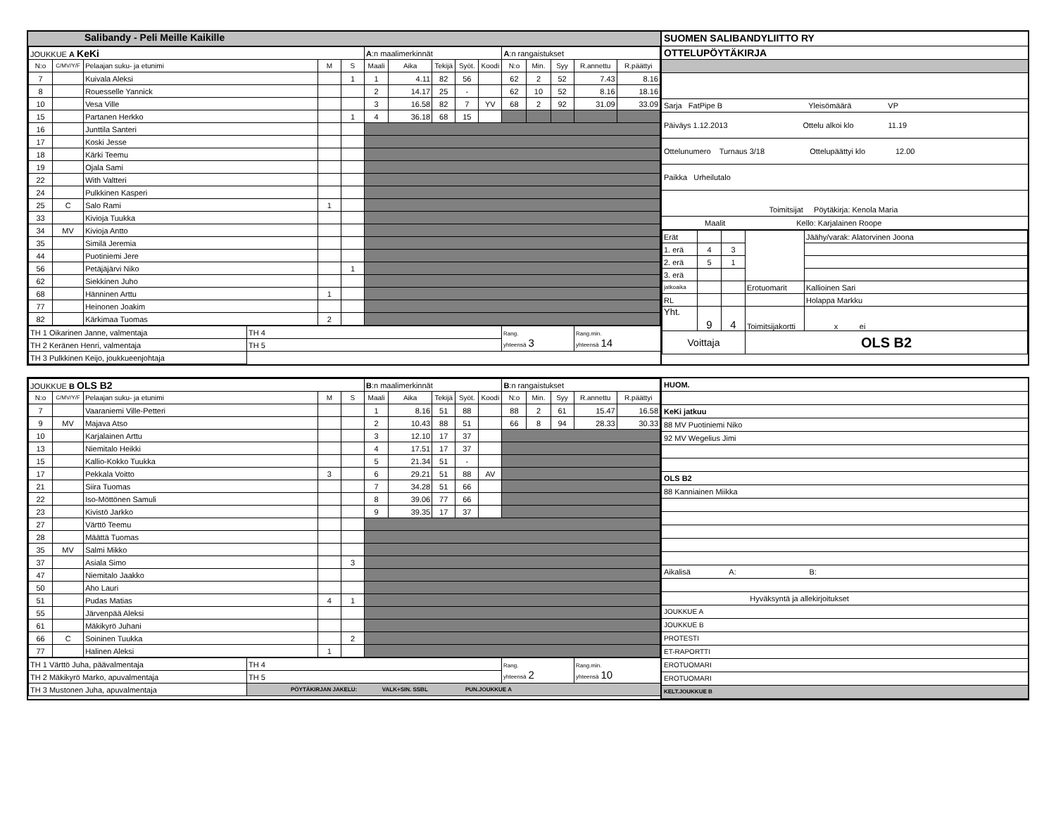Salibandy - Peli Meille Kaikille
| JOUKKUE A KeKi | | | | | A :n maalimerkinnät | | | | | A :n rangaistukset | | | | |
| N:o | C/MV/Y/F | Pelaajan suku- ja etunimi | M | S | Maali | Aika | Tekijä | Syöt. | Koodi | N:o | Min. | Syy | R.annettu | R.päättyi |
| 7 | | Kuivala Aleksi | | 1 | 1 | 4.11 | 82 | 56 | | 62 | 2 | 52 | 7.43 | 8.16 |
| 8 | | Rouesselle Yannick | | | 2 | 14.17 | 25 | - | | 62 | 10 | 52 | 8.16 | 18.16 |
| 10 | | Vesa Ville | | | 3 | 16.58 | 82 | 7 | YV | 68 | 2 | 92 | 31.09 | 33.09 |
| 15 | | Partanen Herkko | | 1 | 4 | 36.18 | 68 | 15 | | | | | | |
| 16 | | Junttila Santeri | | | | | | | | | | | | |
| 17 | | Koski Jesse | | | | | | | | | | | | |
| 18 | | Kärki Teemu | | | | | | | | | | | | |
| 19 | | Ojala Sami | | | | | | | | | | | | |
| 22 | | With Valtteri | | | | | | | | | | | | |
| 24 | | Pulkkinen Kasperi | | | | | | | | | | | | |
| 25 | C | Salo Rami | 1 | | | | | | | | | | | |
| 33 | | Kivioja Tuukka | | | | | | | | | | | | |
| 34 | MV | Kivioja Antto | | | | | | | | | | | | |
| 35 | | Similä Jeremia | | | | | | | | | | | | |
| 44 | | Puotiniemi Jere | | | | | | | | | | | | |
| 56 | | Petäjäjärvi Niko | | 1 | | | | | | | | | | |
| 62 | | Siekkinen Juho | | | | | | | | | | | | |
| 68 | | Hänninen Arttu | 1 | | | | | | | | | | | |
| 77 | | Heinonen Joakim | | | | | | | | | | | | |
| 82 | | Kärkimaa Tuomas | 2 | | | | | | | | | | | |
| TH 1 Oikarinen Janne, valmentaja | TH 4 | Rang. yhteensä 3 | Rang.min. yhteensä 14 |
| TH 2 Keränen Henri, valmentaja | TH 5 | | |
| TH 3 Pulkkinen Keijo, joukkueenjohtaja | | | |
SUOMEN SALIBANDYLIITTO RY
OTTELUPÖYTÄKIRJA
Sarja FatPipe B Yleisömäärä VP
Päiväys 1.12.2013 Ottelu alkoi klo 11.19
Ottelunumero Turnaus 3/18 Ottelupäättyi klo 12.00
Paikka Urheilutalo
Toimitsijat Pöytäkirja: Kenola Maria
Maalit Kello: Karjalainen Roope
| Erät | | | | Jäähy/varak: Alatorvinen Joona |
| 1. erä | 4 | 3 | | |
| 2. erä | 5 | 1 | | |
| 3. erä | | | | |
| jatkoaika | | | Erotuomarit | Kallioinen Sari |
| RL | | | | Holappa Markku |
| Yht. | 9 | 4 | Toimitsijakortti | x ei |
| Voittaja | | | OLS B2 | |
| JOUKKUE B OLS B2 | | | | | B :n maalimerkinnät | | | | | B :n rangaistukset | | | | |
| N:o | C/MV/Y/F | Pelaajan suku- ja etunimi | M | S | Maali | Aika | Tekijä | Syöt. | Koodi | N:o | Min. | Syy | R.annettu | R.päättyi |
| 7 | | Vaaraniemi Ville-Petteri | | | 1 | 8.16 | 51 | 88 | | 88 | 2 | 61 | 15.47 | 16.58 |
| 9 | MV | Majava Atso | | | 2 | 10.43 | 88 | 51 | | 66 | 8 | 94 | 28.33 | 30.33 |
| 10 | | Karjalainen Arttu | | | 3 | 12.10 | 17 | 37 | | | | | | |
| 13 | | Niemitalo Heikki | | | 4 | 17.51 | 17 | 37 | | | | | | |
| 15 | | Kallio-Kokko Tuukka | | | 5 | 21.34 | 51 | - | | | | | | |
| 17 | | Pekkala Voitto | 3 | | 6 | 29.21 | 51 | 88 | AV | | | | | |
| 21 | | Siira Tuomas | | | 7 | 34.28 | 51 | 66 | | | | | | |
| 22 | | Iso-Möttönen Samuli | | | 8 | 39.06 | 77 | 66 | | | | | | |
| 23 | | Kivistö Jarkko | | | 9 | 39.35 | 17 | 37 | | | | | | |
| 27 | | Värttö Teemu | | | | | | | | | | | | |
| 28 | | Määttä Tuomas | | | | | | | | | | | | |
| 35 | MV | Salmi Mikko | | | | | | | | | | | | |
| 37 | | Asiala Simo | | 3 | | | | | | | | | | |
| 47 | | Niemitalo Jaakko | | | | | | | | | | | | |
| 50 | | Aho Lauri | | | | | | | | | | | | |
| 51 | | Pudas Matias | 4 | 1 | | | | | | | | | | |
| 55 | | Järvenpää Aleksi | | | | | | | | | | | | |
| 61 | | Mäkikyrö Juhani | | | | | | | | | | | | |
| 66 | C | Soininen Tuukka | | 2 | | | | | | | | | | |
| 77 | | Halinen Aleksi | 1 | | | | | | | | | | | |
| TH 1 Värttö Juha, päävalmentaja | TH 4 | Rang. yhteensä 2 | Rang.min. yhteensä 10 |
| TH 2 Mäkikyrö Marko, apuvalmentaja | TH 5 | | |
| TH 3 Mustonen Juha, apuvalmentaja | PÖYTÄKIRJAN JAKELU: VALK+SIN. SSBL PUN.JOUKKUE A | | |
HUOM.
KeKi jatkuu
88 MV Puotiniemi Niko
92 MV Wegelius Jimi
OLS B2
88 Kanniainen Miikka
Aikalisä A: B:
Hyväksyntä ja allekirjoitukset
JOUKKUE A
JOUKKUE B
PROTESTI
ET-RAPORTTI
EROTUOMARI
EROTUOMARI
KELT.JOUKKUE B